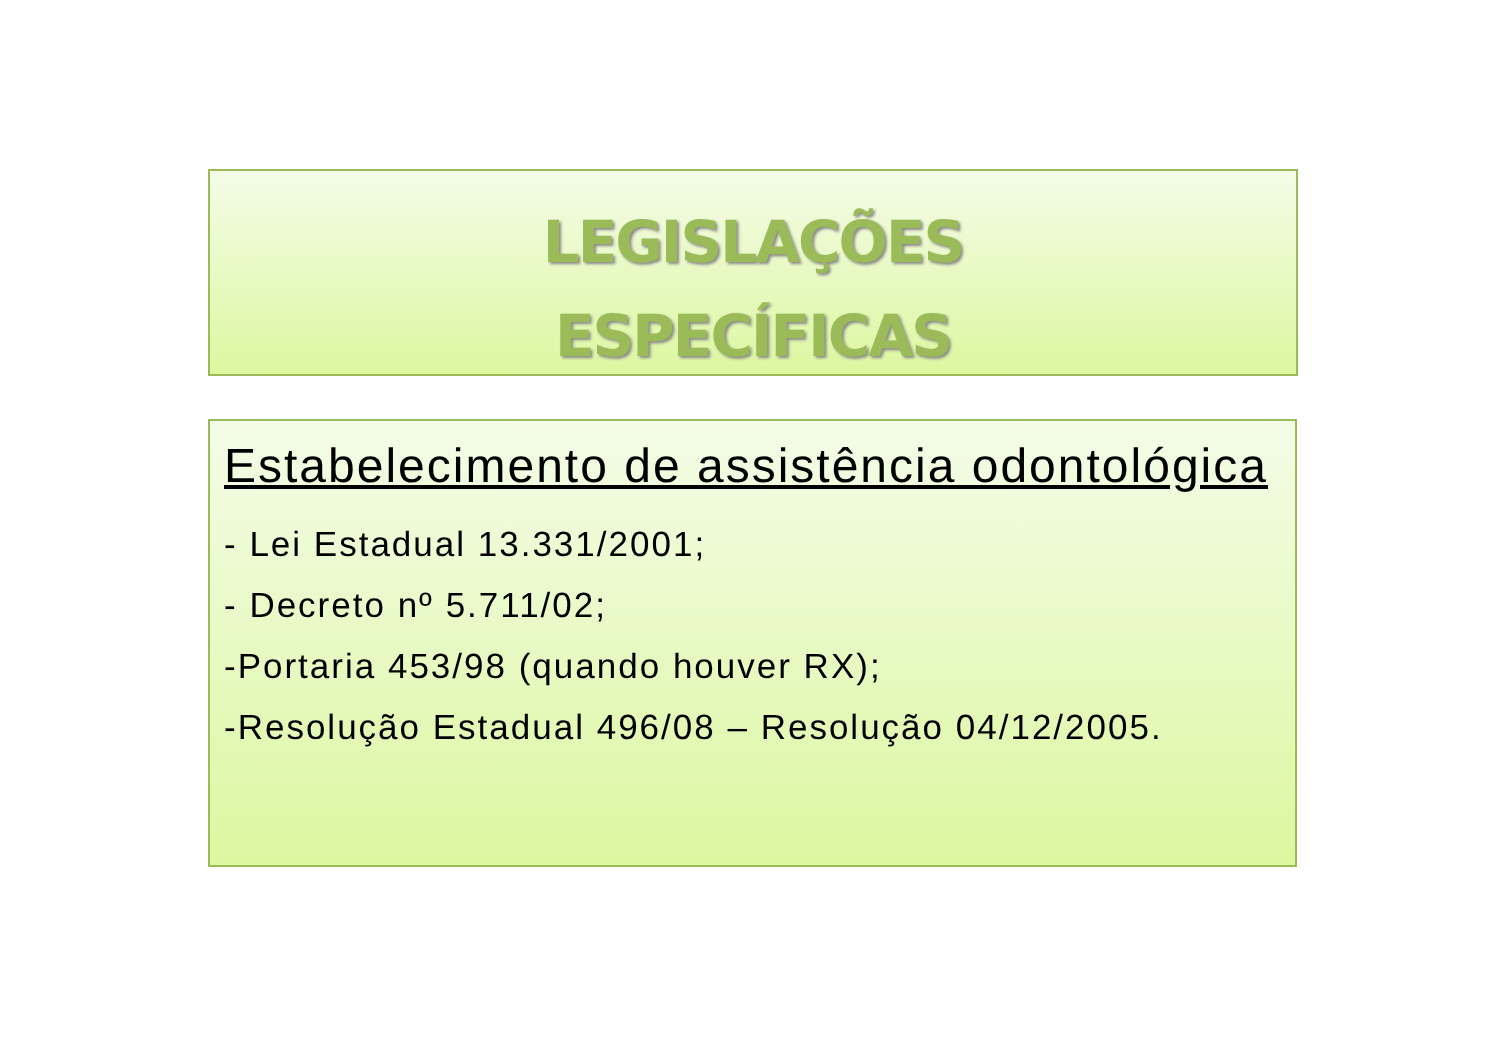LEGISLAÇÕES
ESPECÍFICAS
Estabelecimento de assistência odontológica
- Lei Estadual 13.331/2001;
- Decreto nº 5.711/02;
-Portaria 453/98 (quando houver RX);
-Resolução Estadual 496/08 – Resolução 04/12/2005.